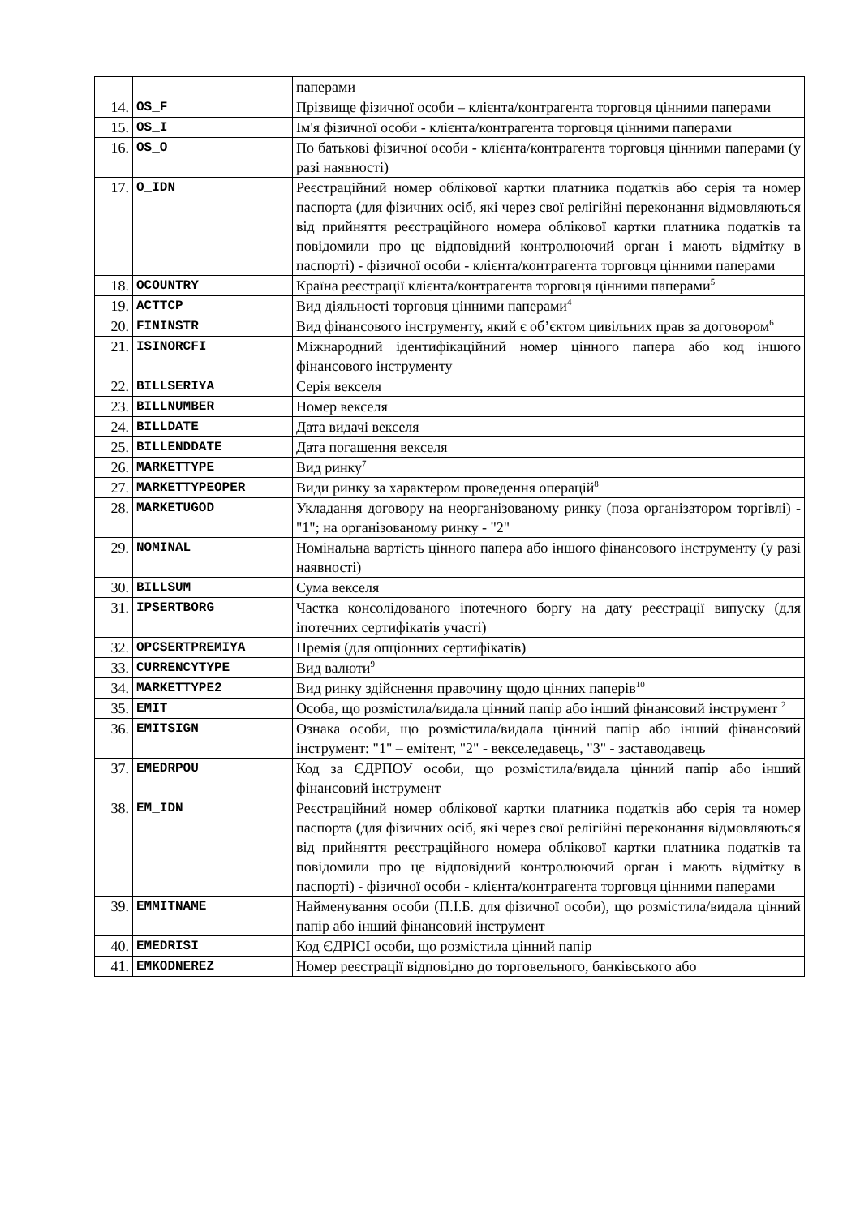| | | паперами |
| 14. | OS_F | Прізвище фізичної особи – клієнта/контрагента торговця цінними паперами |
| 15. | OS_I | Ім'я фізичної особи - клієнта/контрагента торговця цінними паперами |
| 16. | OS_O | По батькові фізичної особи - клієнта/контрагента торговця цінними паперами (у разі наявності) |
| 17. | O_IDN | Реєстраційний номер облікової картки платника податків або серія та номер паспорта (для фізичних осіб, які через свої релігійні переконання відмовляються від прийняття реєстраційного номера облікової картки платника податків та повідомили про це відповідний контролюючий орган і мають відмітку в паспорті) - фізичної особи - клієнта/контрагента торговця цінними паперами |
| 18. | OCOUNTRY | Країна реєстрації клієнта/контрагента торговця цінними паперами<sup>5</sup> |
| 19. | ACTTCP | Вид діяльності торговця цінними паперами<sup>4</sup> |
| 20. | FININSTR | Вид фінансового інструменту, який є об’єктом цивільних прав за договором<sup>6</sup> |
| 21. | ISINORCFI | Міжнародний ідентифікаційний номер цінного папера або код іншого фінансового інструменту |
| 22. | BILLSERIYA | Серія векселя |
| 23. | BILLNUMBER | Номер векселя |
| 24. | BILLDATE | Дата видачі векселя |
| 25. | BILLENDDATE | Дата погашення векселя |
| 26. | MARKETTYPE | Вид ринку<sup>7</sup> |
| 27. | MARKETTYPEOPER | Види ринку за характером проведення операцій<sup>8</sup> |
| 28. | MARKETUGOD | Укладання договору на неорганізованому ринку (поза організатором торгівлі) - "1"; на організованому ринку - "2" |
| 29. | NOMINAL | Номінальна вартість цінного папера або іншого фінансового інструменту (у разі наявності) |
| 30. | BILLSUM | Сума векселя |
| 31. | IPSERTBORG | Частка консолідованого іпотечного боргу на дату реєстрації випуску (для іпотечних сертифікатів участі) |
| 32. | OPCSERTPREMIYA | Премія (для опціонних сертифікатів) |
| 33. | CURRENCYTYPE | Вид валюти<sup>9</sup> |
| 34. | MARKETTYPE2 | Вид ринку здійснення правочину щодо цінних паперів<sup>10</sup> |
| 35. | EMIT | Особа, що розмістила/видала цінний папір або інший фінансовий інструмент <sup>2</sup> |
| 36. | EMITSIGN | Ознака особи, що розмістила/видала цінний папір або інший фінансовий інструмент: "1" – емітент, "2" - векселедавець, "3" - заставодавець |
| 37. | EMEDRPOU | Код за ЄДРПОУ особи, що розмістила/видала цінний папір або інший фінансовий інструмент |
| 38. | EM_IDN | Реєстраційний номер облікової картки платника податків або серія та номер паспорта (для фізичних осіб, які через свої релігійні переконання відмовляються від прийняття реєстраційного номера облікової картки платника податків та повідомили про це відповідний контролюючий орган і мають відмітку в паспорті) - фізичної особи - клієнта/контрагента торговця цінними паперами |
| 39. | EMMITNAME | Найменування особи (П.І.Б. для фізичної особи), що розмістила/видала цінний папір або інший фінансовий інструмент |
| 40. | EMEDRISI | Код ЄДРІСІ особи, що розмістила цінний папір |
| 41. | EMKODNEREZ | Номер реєстрації відповідно до торговельного, банківського або |